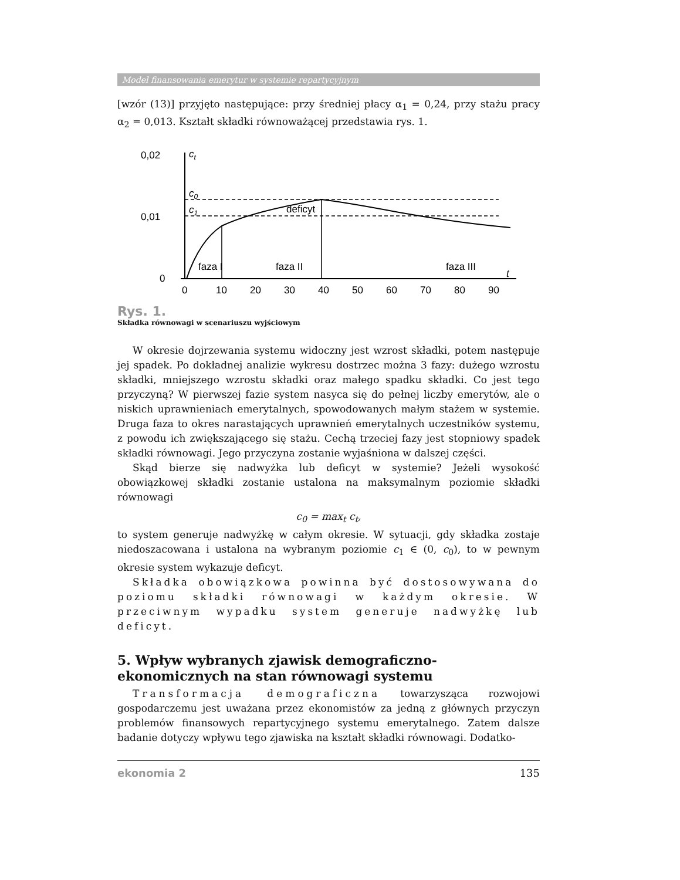Model finansowania emerytur w systemie repartycyjnym
[wzór (13)] przyjęto następujące: przy średniej płacy α<sub>1</sub> = 0,24, przy stażu pracy α<sub>2</sub> = 0,013. Kształt składki równoważącej przedstawia rys. 1.
0,02
0,01
0
ct
c0
c1
deficyt
faza I
faza II
faza III
t
0
10
20
30
40
50
60
70
80
90
Rys. 1.
Składka równowagi w scenariuszu wyjściowym
W okresie dojrzewania systemu widoczny jest wzrost składki, potem następuje jej spadek. Po dokładnej analizie wykresu dostrzec można 3 fazy: dużego wzrostu składki, mniejszego wzrostu składki oraz małego spadku składki. Co jest tego przyczyną? W pierwszej fazie system nasyca się do pełnej liczby emerytów, ale o niskich uprawnieniach emerytalnych, spowodowanych małym stażem w systemie. Druga faza to okres narastających uprawnień emerytalnych uczestników systemu, z powodu ich zwiększającego się stażu. Cechą trzeciej fazy jest stopniowy spadek składki równowagi. Jego przyczyna zostanie wyjaśniona w dalszej części.
Skąd bierze się nadwyżka lub deficyt w systemie? Jeżeli wysokość obowiązkowej składki zostanie ustalona na maksymalnym poziomie składki równowagi
c<sub>0</sub> = max<sub>t</sub> c<sub>t</sub>,
to system generuje nadwyżkę w całym okresie. W sytuacji, gdy składka zostaje niedoszacowana i ustalona na wybranym poziomie c<sub>1</sub> ∈ (0, c<sub>0</sub>), to w pewnym okresie system wykazuje deficyt.
Składka obowiązkowa powinna być dostosowywana do poziomu składki równowagi w każdym okresie. W przeciwnym wypadku system generuje nadwyżkę lub deficyt.
5. Wpływ wybranych zjawisk demograficzno-ekonomicznych na stan równowagi systemu
Transformacja demograficzna towarzysząca rozwojowi gospodarczemu jest uważana przez ekonomistów za jedną z głównych przyczyn problemów finansowych repartycyjnego systemu emerytalnego. Zatem dalsze badanie dotyczy wpływu tego zjawiska na kształt składki równowagi. Dodatko-
ekonomia 2 135